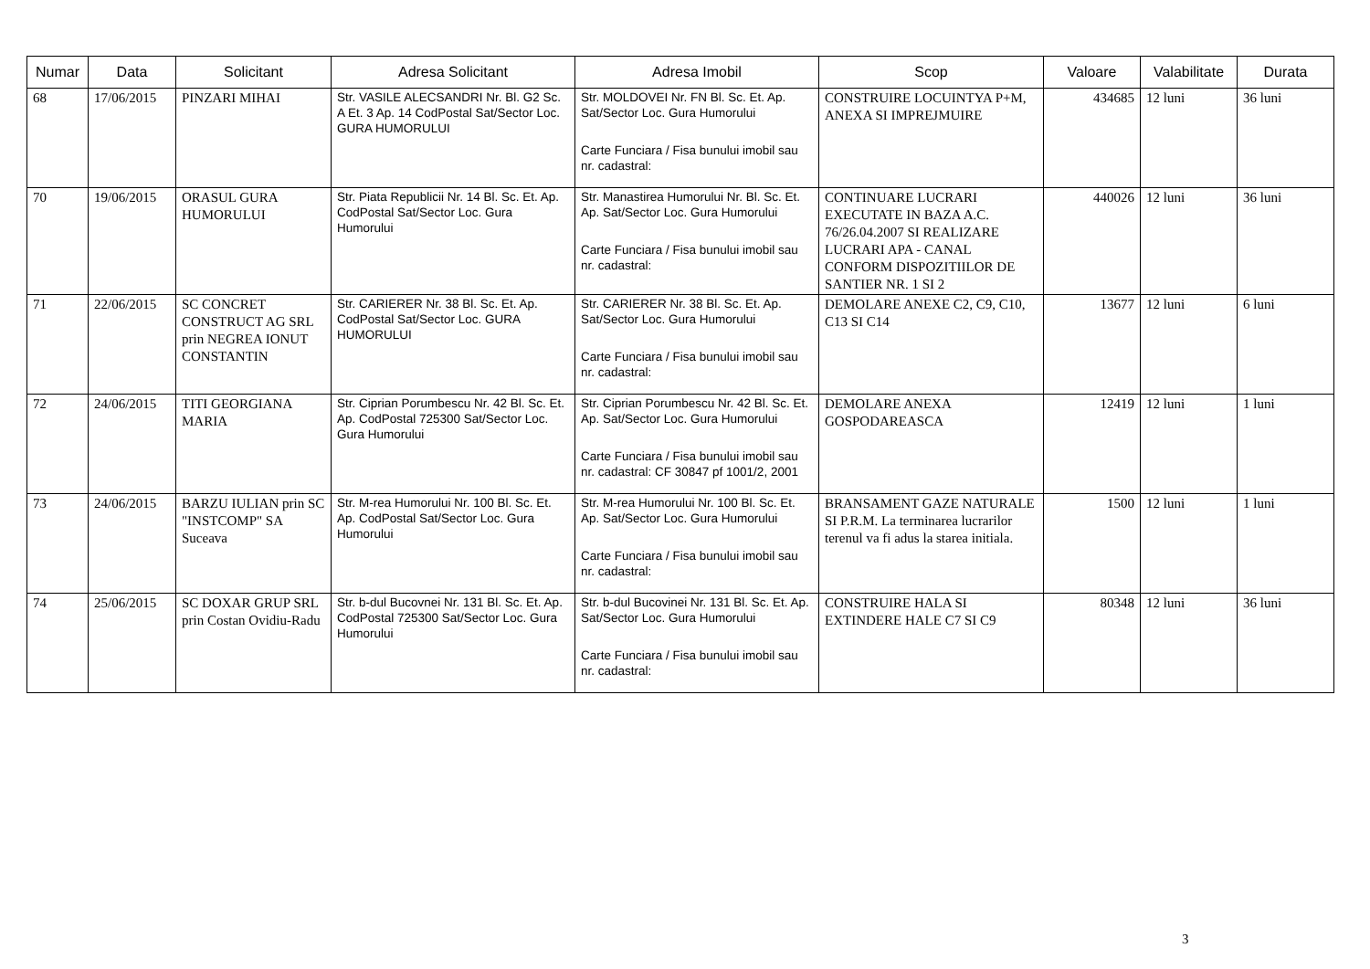| Numar | Data | Solicitant | Adresa Solicitant | Adresa Imobil | Scop | Valoare | Valabilitate | Durata |
| --- | --- | --- | --- | --- | --- | --- | --- | --- |
| 68 | 17/06/2015 | PINZARI MIHAI | Str. VASILE ALECSANDRI Nr. Bl. G2 Sc. A Et. 3 Ap. 14 CodPostal Sat/Sector Loc. GURA HUMORULUI | Str. MOLDOVEI Nr. FN Bl. Sc. Et. Ap. Sat/Sector Loc. Gura Humorului Carte Funciara / Fisa bunului imobil sau nr. cadastral: | CONSTRUIRE LOCUINTYA P+M, ANEXA SI IMPREJMUIRE | 434685 | 12 luni | 36 luni |
| 70 | 19/06/2015 | ORASUL GURA HUMORULUI | Str. Piata Republicii Nr. 14 Bl. Sc. Et. Ap. CodPostal Sat/Sector Loc. Gura Humorului | Str. Manastirea Humorului Nr. Bl. Sc. Et. Ap. Sat/Sector Loc. Gura Humorului Carte Funciara / Fisa bunului imobil sau nr. cadastral: | CONTINUARE LUCRARI EXECUTATE IN BAZA A.C. 76/26.04.2007 SI REALIZARE LUCRARI APA - CANAL CONFORM DISPOZITIILOR DE SANTIER NR. 1 SI 2 | 440026 | 12 luni | 36 luni |
| 71 | 22/06/2015 | SC CONCRET CONSTRUCT AG SRL prin NEGREA IONUT CONSTANTIN | Str. CARIERER Nr. 38 Bl. Sc. Et. Ap. CodPostal Sat/Sector Loc. GURA HUMORULUI | Str. CARIERER Nr. 38 Bl. Sc. Et. Ap. Sat/Sector Loc. Gura Humorului Carte Funciara / Fisa bunului imobil sau nr. cadastral: | DEMOLARE ANEXE C2, C9, C10, C13 SI C14 | 13677 | 12 luni | 6 luni |
| 72 | 24/06/2015 | TITI GEORGIANA MARIA | Str. Ciprian Porumbescu Nr. 42 Bl. Sc. Et. Ap. CodPostal 725300 Sat/Sector Loc. Gura Humorului | Str. Ciprian Porumbescu Nr. 42 Bl. Sc. Et. Ap. Sat/Sector Loc. Gura Humorului Carte Funciara / Fisa bunului imobil sau nr. cadastral: CF 30847 pf 1001/2, 2001 | DEMOLARE ANEXA GOSPODAREASCA | 12419 | 12 luni | 1 luni |
| 73 | 24/06/2015 | BARZU IULIAN prin SC "INSTCOMP" SA Suceava | Str. M-rea Humorului Nr. 100 Bl. Sc. Et. Ap. CodPostal Sat/Sector Loc. Gura Humorului | Str. M-rea Humorului Nr. 100 Bl. Sc. Et. Ap. Sat/Sector Loc. Gura Humorului Carte Funciara / Fisa bunului imobil sau nr. cadastral: | BRANSAMENT GAZE NATURALE SI P.R.M. La terminarea lucrarilor terenul va fi adus la starea initiala. | 1500 | 12 luni | 1 luni |
| 74 | 25/06/2015 | SC DOXAR GRUP SRL prin Costan Ovidiu-Radu | Str. b-dul Bucovnei Nr. 131 Bl. Sc. Et. Ap. CodPostal 725300 Sat/Sector Loc. Gura Humorului | Str. b-dul Bucovinei Nr. 131 Bl. Sc. Et. Ap. Sat/Sector Loc. Gura Humorului Carte Funciara / Fisa bunului imobil sau nr. cadastral: | CONSTRUIRE HALA SI EXTINDERE HALE C7 SI C9 | 80348 | 12 luni | 36 luni |
3